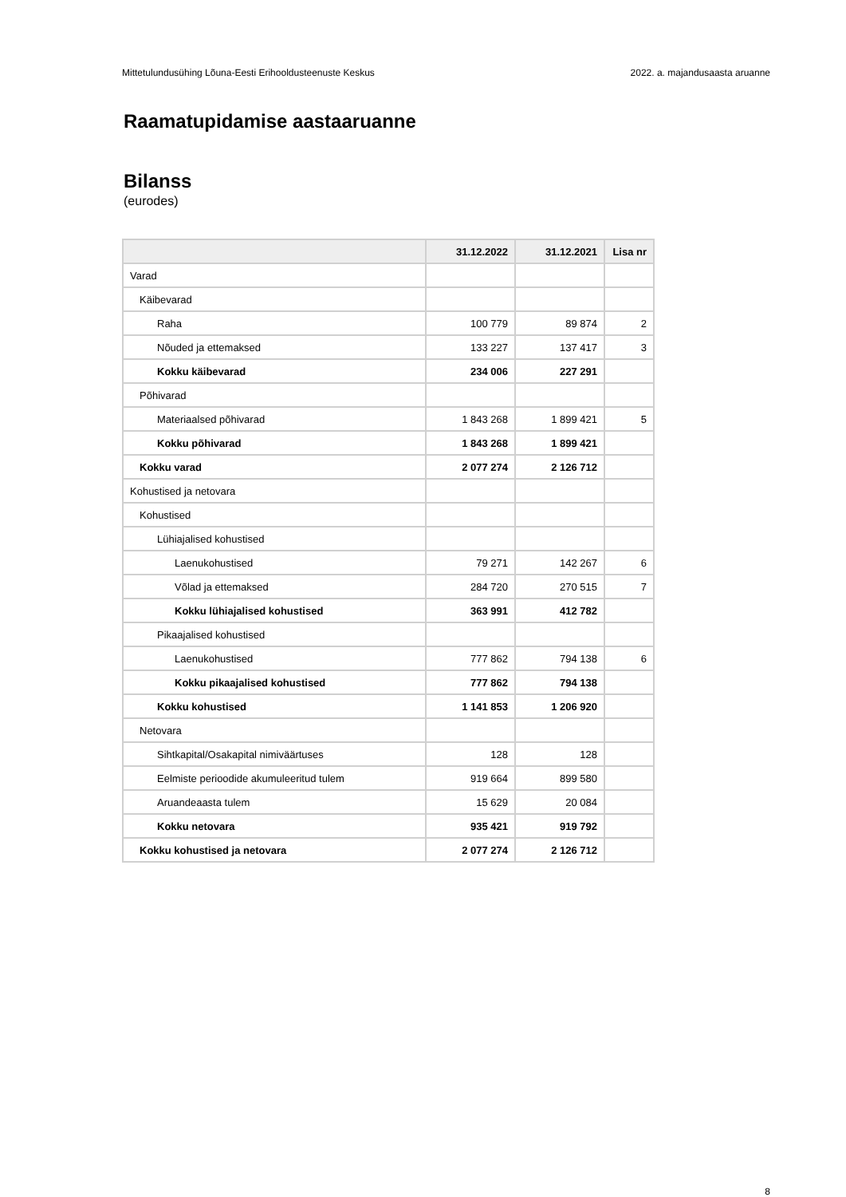Mittetulundusühing Lõuna-Eesti Erihooldusteenuste Keskus 2022. a. majandusaasta aruanne
Raamatupidamise aastaaruanne
Bilanss
(eurodes)
| | 31.12.2022 | 31.12.2021 | Lisa nr |
| --- | --- | --- | --- |
| Varad | | | |
| Käibevarad | | | |
| Raha | 100 779 | 89 874 | 2 |
| Nõuded ja ettemaksed | 133 227 | 137 417 | 3 |
| Kokku käibevarad | 234 006 | 227 291 | |
| Põhivarad | | | |
| Materiaalsed põhivarad | 1 843 268 | 1 899 421 | 5 |
| Kokku põhivarad | 1 843 268 | 1 899 421 | |
| Kokku varad | 2 077 274 | 2 126 712 | |
| Kohustised ja netovara | | | |
| Kohustised | | | |
| Lühiajalised kohustised | | | |
| Laenukohustised | 79 271 | 142 267 | 6 |
| Võlad ja ettemaksed | 284 720 | 270 515 | 7 |
| Kokku lühiajalised kohustised | 363 991 | 412 782 | |
| Pikaajalised kohustised | | | |
| Laenukohustised | 777 862 | 794 138 | 6 |
| Kokku pikaajalised kohustised | 777 862 | 794 138 | |
| Kokku kohustised | 1 141 853 | 1 206 920 | |
| Netovara | | | |
| Sihtkapital/Osakapital nimiväärtuses | 128 | 128 | |
| Eelmiste perioodide akumuleeritud tulem | 919 664 | 899 580 | |
| Aruandeaasta tulem | 15 629 | 20 084 | |
| Kokku netovara | 935 421 | 919 792 | |
| Kokku kohustised ja netovara | 2 077 274 | 2 126 712 | |
8